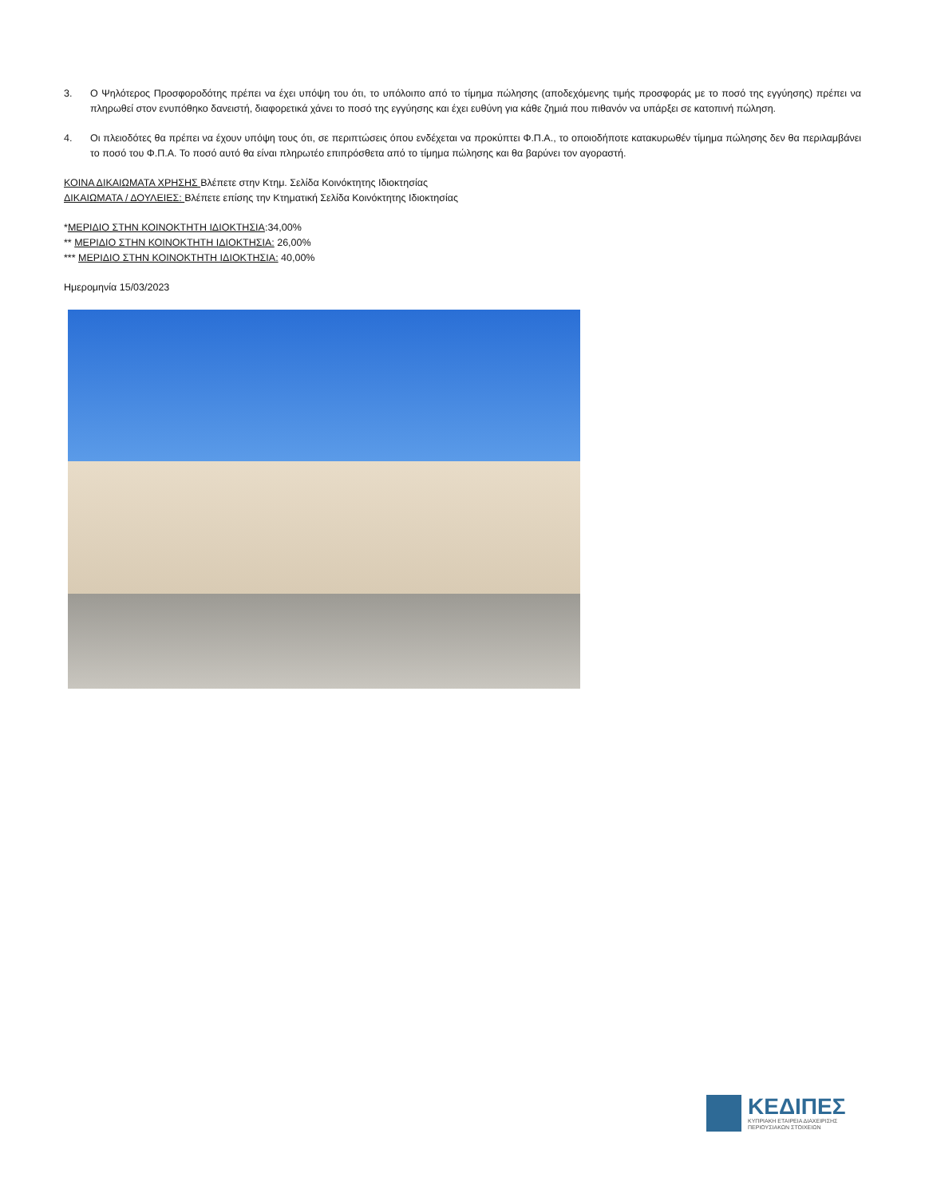3. Ο Ψηλότερος Προσφοροδότης πρέπει να έχει υπόψη του ότι, το υπόλοιπο από το τίμημα πώλησης (αποδεχόμενης τιμής προσφοράς με το ποσό της εγγύησης) πρέπει να πληρωθεί στον ενυπόθηκο δανειστή, διαφορετικά χάνει το ποσό της εγγύησης και έχει ευθύνη για κάθε ζημιά που πιθανόν να υπάρξει σε κατοπινή πώληση.
4. Οι πλειοδότες θα πρέπει να έχουν υπόψη τους ότι, σε περιπτώσεις όπου ενδέχεται να προκύπτει Φ.Π.Α., το οποιοδήποτε κατακυρωθέν τίμημα πώλησης δεν θα περιλαμβάνει το ποσό του Φ.Π.Α. Το ποσό αυτό θα είναι πληρωτέο επιπρόσθετα από το τίμημα πώλησης και θα βαρύνει τον αγοραστή.
ΚΟΙΝΑ ΔΙΚΑΙΩΜΑΤΑ ΧΡΗΣΗΣ Βλέπετε στην Κτημ. Σελίδα Κοινόκτητης Ιδιοκτησίας
ΔΙΚΑΙΩΜΑΤΑ / ΔΟΥΛΕΙΕΣ: Βλέπετε επίσης την Κτηματική Σελίδα Κοινόκτητης Ιδιοκτησίας
*ΜΕΡΙΔΙΟ ΣΤΗΝ ΚΟΙΝΟΚΤΗΤΗ ΙΔΙΟΚΤΗΣΙΑ:34,00%
** ΜΕΡΙΔΙΟ ΣΤΗΝ ΚΟΙΝΟΚΤΗΤΗ ΙΔΙΟΚΤΗΣΙΑ: 26,00%
*** ΜΕΡΙΔΙΟ ΣΤΗΝ ΚΟΙΝΟΚΤΗΤΗ ΙΔΙΟΚΤΗΣΙΑ: 40,00%
Ημερομηνία 15/03/2023
ΚΕΔΙΠΕΣ
ΚΥΠΡΙΑΚΗ ΕΤΑΙΡΕΙΑ ΔΙΑΧΕΙΡΙΣΗΣ
ΠΕΡΙΟΥΣΙΑΚΩΝ ΣΤΟΙΧΕΙΩΝ